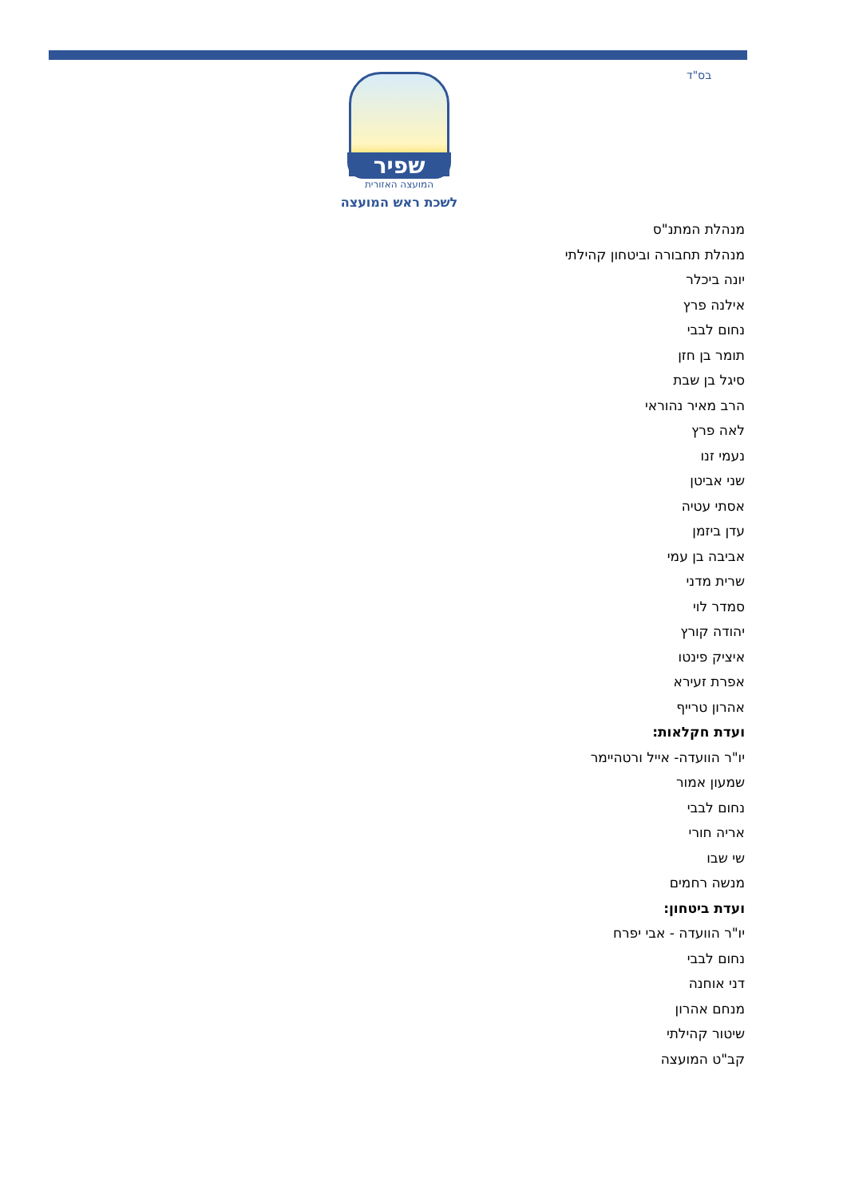בס"ד
שפיר
המועצה האזורית
לשכת ראש המועצה
מנהלת המתנ"ס
מנהלת תחבורה וביטחון קהילתי
יונה ביכלר
אילנה פרץ
נחום לבבי
תומר בן חזן
סיגל בן שבת
הרב מאיר נהוראי
לאה פרץ
נעמי זנו
שני אביטן
אסתי עטיה
עדן ביזמן
אביבה בן עמי
שרית מדני
סמדר לוי
יהודה קורץ
איציק פינטו
אפרת זעירא
אהרון טרייף
ועדת חקלאות:
יו"ר הוועדה- אייל ורטהיימר
שמעון אמור
נחום לבבי
אריה חורי
שי שבו
מנשה רחמים
ועדת ביטחון:
יו"ר הוועדה - אבי יפרח
נחום לבבי
דני אוחנה
מנחם אהרון
שיטור קהילתי
קב"ט המועצה